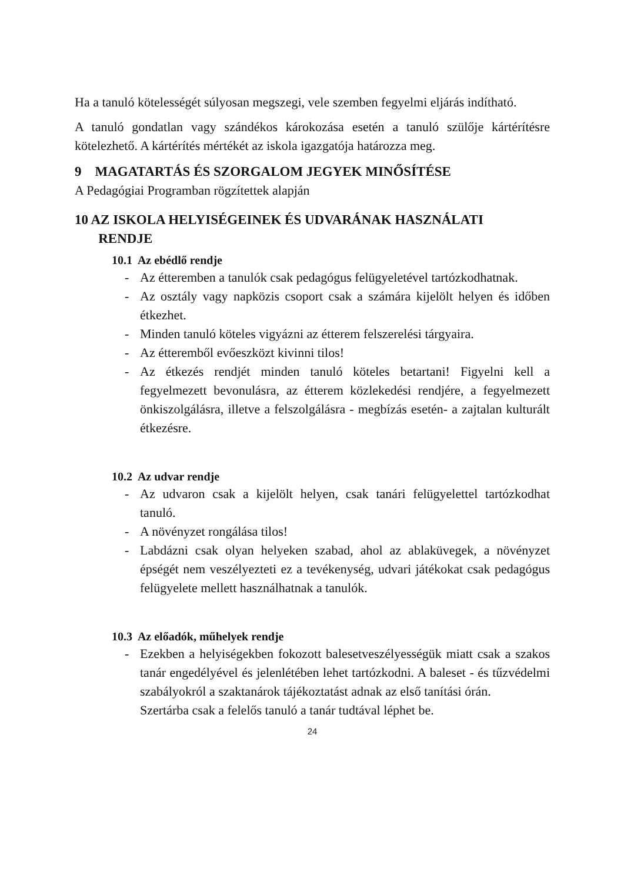Ha a tanuló kötelességét súlyosan megszegi, vele szemben fegyelmi eljárás indítható.
A tanuló gondatlan vagy szándékos károkozása esetén a tanuló szülője kártérítésre kötelezhető. A kártérítés mértékét az iskola igazgatója határozza meg.
9 MAGATARTÁS ÉS SZORGALOM JEGYEK MINŐSÍTÉSE
A Pedagógiai Programban rögzítettek alapján
10 AZ ISKOLA HELYISÉGEINEK ÉS UDVARÁNAK HASZNÁLATI
RENDJE
10.1 Az ebédlő rendje
- Az étteremben a tanulók csak pedagógus felügyeletével tartózkodhatnak.
- Az osztály vagy napközis csoport csak a számára kijelölt helyen és időben étkezhet.
- Minden tanuló köteles vigyázni az étterem felszerelési tárgyaira.
- Az étteremből evőeszközt kivinni tilos!
- Az étkezés rendjét minden tanuló köteles betartani! Figyelni kell a fegyelmezett bevonulásra, az étterem közlekedési rendjére, a fegyelmezett önkiszolgálásra, illetve a felszolgálásra - megbízás esetén- a zajtalan kulturált étkezésre.
10.2 Az udvar rendje
- Az udvaron csak a kijelölt helyen, csak tanári felügyelettel tartózkodhat tanuló.
- A növényzet rongálása tilos!
- Labdázni csak olyan helyeken szabad, ahol az ablaküvegek, a növényzet épségét nem veszélyezteti ez a tevékenység, udvari játékokat csak pedagógus felügyelete mellett használhatnak a tanulók.
10.3 Az előadók, műhelyek rendje
- Ezekben a helyiségekben fokozott balesetveszélyességük miatt csak a szakos tanár engedélyével és jelenlétében lehet tartózkodni. A baleset - és tűzvédelmi szabályokról a szaktanárok tájékoztatást adnak az első tanítási órán.
Szertárba csak a felelős tanuló a tanár tudtával léphet be.
24